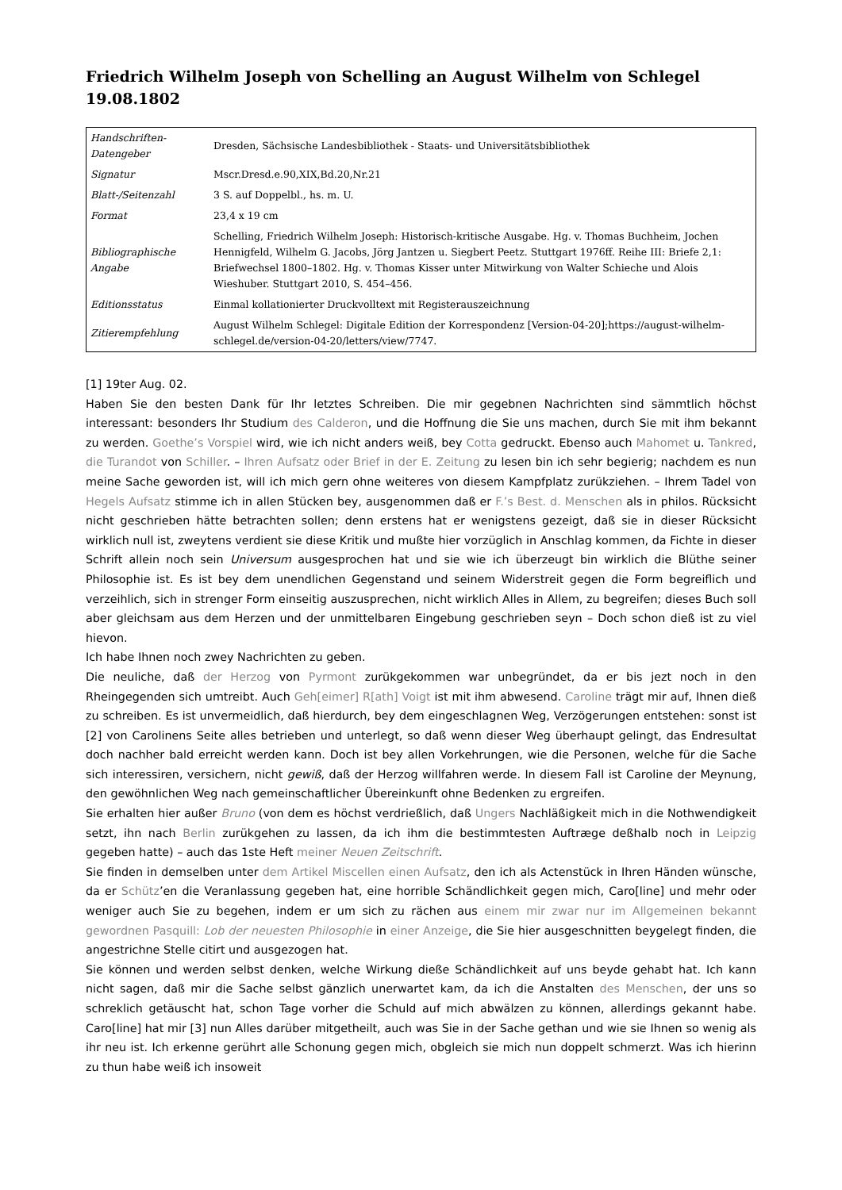Friedrich Wilhelm Joseph von Schelling an August Wilhelm von Schlegel 19.08.1802
| Handschriften-Datengeber | Dresden, Sächsische Landesbibliothek - Staats- und Universitätsbibliothek |
| Signatur | Mscr.Dresd.e.90,XIX,Bd.20,Nr.21 |
| Blatt-/Seitenzahl | 3 S. auf Doppelbl., hs. m. U. |
| Format | 23,4 x 19 cm |
| Bibliographische Angabe | Schelling, Friedrich Wilhelm Joseph: Historisch-kritische Ausgabe. Hg. v. Thomas Buchheim, Jochen Hennigfeld, Wilhelm G. Jacobs, Jörg Jantzen u. Siegbert Peetz. Stuttgart 1976ff. Reihe III: Briefe 2,1: Briefwechsel 1800–1802. Hg. v. Thomas Kisser unter Mitwirkung von Walter Schieche und Alois Wieshuber. Stuttgart 2010, S. 454–456. |
| Editionsstatus | Einmal kollationierter Druckvolltext mit Registerauszeichnung |
| Zitierempfehlung | August Wilhelm Schlegel: Digitale Edition der Korrespondenz [Version-04-20];https://august-wilhelm-schlegel.de/version-04-20/letters/view/7747. |
[1] 19ter Aug. 02.
Haben Sie den besten Dank für Ihr letztes Schreiben. Die mir gegebnen Nachrichten sind sämmtlich höchst interessant: besonders Ihr Studium des Calderon, und die Hoffnung die Sie uns machen, durch Sie mit ihm bekannt zu werden. Goethe’s Vorspiel wird, wie ich nicht anders weiß, bey Cotta gedruckt. Ebenso auch Mahomet u. Tankred, die Turandot von Schiller. – Ihren Aufsatz oder Brief in der E. Zeitung zu lesen bin ich sehr begierig; nachdem es nun meine Sache geworden ist, will ich mich gern ohne weiteres von diesem Kampfplatz zurükziehen. – Ihrem Tadel von Hegels Aufsatz stimme ich in allen Stücken bey, ausgenommen daß er F.’s Best. d. Menschen als in philos. Rücksicht nicht geschrieben hätte betrachten sollen; denn erstens hat er wenigstens gezeigt, daß sie in dieser Rücksicht wirklich null ist, zweytens verdient sie diese Kritik und mußte hier vorzüglich in Anschlag kommen, da Fichte in dieser Schrift allein noch sein Universum ausgesprochen hat und sie wie ich überzeugt bin wirklich die Blüthe seiner Philosophie ist. Es ist bey dem unendlichen Gegenstand und seinem Widerstreit gegen die Form begreiflich und verzeihlich, sich in strenger Form einseitig auszusprechen, nicht wirklich Alles in Allem, zu begreifen; dieses Buch soll aber gleichsam aus dem Herzen und der unmittelbaren Eingebung geschrieben seyn – Doch schon dieß ist zu viel hievon.
Ich habe Ihnen noch zwey Nachrichten zu geben.
Die neuliche, daß der Herzog von Pyrmont zurükgekommen war unbegründet, da er bis jezt noch in den Rheingegenden sich umtreibt. Auch Geh[eimer] R[ath] Voigt ist mit ihm abwesend. Caroline trägt mir auf, Ihnen dieß zu schreiben. Es ist unvermeidlich, daß hierdurch, bey dem eingeschlagnen Weg, Verzögerungen entstehen: sonst ist [2] von Carolinens Seite alles betrieben und unterlegt, so daß wenn dieser Weg überhaupt gelingt, das Endresultat doch nachher bald erreicht werden kann. Doch ist bey allen Vorkehrungen, wie die Personen, welche für die Sache sich interessiren, versichern, nicht gewiß, daß der Herzog willfahren werde. In diesem Fall ist Caroline der Meynung, den gewöhnlichen Weg nach gemeinschaftlicher Übereinkunft ohne Bedenken zu ergreifen.
Sie erhalten hier außer Bruno (von dem es höchst verdrießlich, daß Ungers Nachläßigkeit mich in die Nothwendigkeit setzt, ihn nach Berlin zurükgehen zu lassen, da ich ihm die bestimmtesten Auftræge deßhalb noch in Leipzig gegeben hatte) – auch das 1ste Heft meiner Neuen Zeitschrift.
Sie finden in demselben unter dem Artikel Miscellen einen Aufsatz, den ich als Actenstück in Ihren Händen wünsche, da er Schütz’en die Veranlassung gegeben hat, eine horrible Schändlichkeit gegen mich, Caro[line] und mehr oder weniger auch Sie zu begehen, indem er um sich zu rächen aus einem mir zwar nur im Allgemeinen bekannt gewordnen Pasquill: Lob der neuesten Philosophie in einer Anzeige, die Sie hier ausgeschnitten beygelegt finden, die angestrichne Stelle citirt und ausgezogen hat.
Sie können und werden selbst denken, welche Wirkung dieße Schändlichkeit auf uns beyde gehabt hat. Ich kann nicht sagen, daß mir die Sache selbst gänzlich unerwartet kam, da ich die Anstalten des Menschen, der uns so schreklich getäuscht hat, schon Tage vorher die Schuld auf mich abwälzen zu können, allerdings gekannt habe. Caro[line] hat mir [3] nun Alles darüber mitgetheilt, auch was Sie in der Sache gethan und wie sie Ihnen so wenig als ihr neu ist. Ich erkenne gerührt alle Schonung gegen mich, obgleich sie mich nun doppelt schmerzt. Was ich hierinn zu thun habe weiß ich insoweit